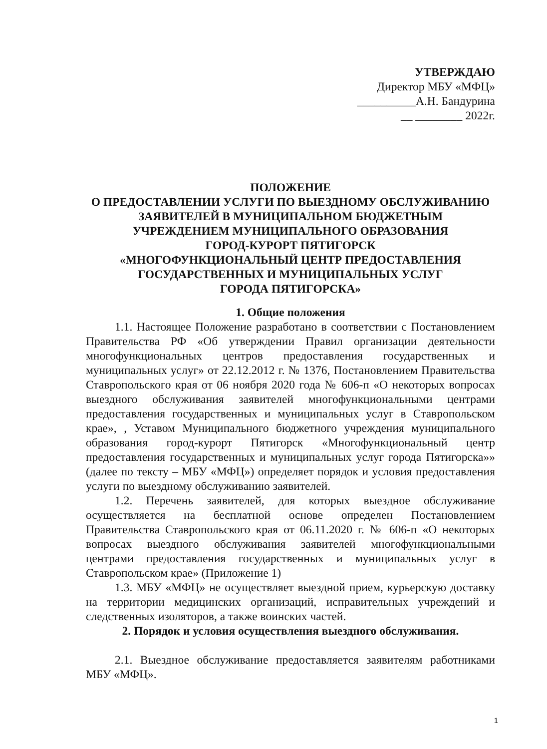УТВЕРЖДАЮ
Директор МБУ «МФЦ»
__________А.Н. Бандурина
__ ________ 2022г.
ПОЛОЖЕНИЕ
О ПРЕДОСТАВЛЕНИИ УСЛУГИ ПО ВЫЕЗДНОМУ ОБСЛУЖИВАНИЮ ЗАЯВИТЕЛЕЙ В МУНИЦИПАЛЬНОМ БЮДЖЕТНЫМ
УЧРЕЖДЕНИЕМ МУНИЦИПАЛЬНОГО ОБРАЗОВАНИЯ
ГОРОД-КУРОРТ ПЯТИГОРСК
«МНОГОФУНКЦИОНАЛЬНЫЙ ЦЕНТР ПРЕДОСТАВЛЕНИЯ
ГОСУДАРСТВЕННЫХ И МУНИЦИПАЛЬНЫХ УСЛУГ
ГОРОДА ПЯТИГОРСКА»
1. Общие положения
1.1. Настоящее Положение разработано в соответствии с Постановлением Правительства РФ «Об утверждении Правил организации деятельности многофункциональных центров предоставления государственных и муниципальных услуг» от 22.12.2012 г. № 1376, Постановлением Правительства Ставропольского края от 06 ноября 2020 года № 606-п «О некоторых вопросах выездного обслуживания заявителей многофункциональными центрами предоставления государственных и муниципальных услуг в Ставропольском крае», , Уставом Муниципального бюджетного учреждения муниципального образования город-курорт Пятигорск «Многофункциональный центр предоставления государственных и муниципальных услуг города Пятигорска»» (далее по тексту – МБУ «МФЦ») определяет порядок и условия предоставления услуги по выездному обслуживанию заявителей.
1.2. Перечень заявителей, для которых выездное обслуживание осуществляется на бесплатной основе определен Постановлением Правительства Ставропольского края от 06.11.2020 г. № 606-п «О некоторых вопросах выездного обслуживания заявителей многофункциональными центрами предоставления государственных и муниципальных услуг в Ставропольском крае» (Приложение 1)
1.3. МБУ «МФЦ» не осуществляет выездной прием, курьерскую доставку на территории медицинских организаций, исправительных учреждений и следственных изоляторов, а также воинских частей.
2. Порядок и условия осуществления выездного обслуживания.
2.1. Выездное обслуживание предоставляется заявителям работниками МБУ «МФЦ».
1